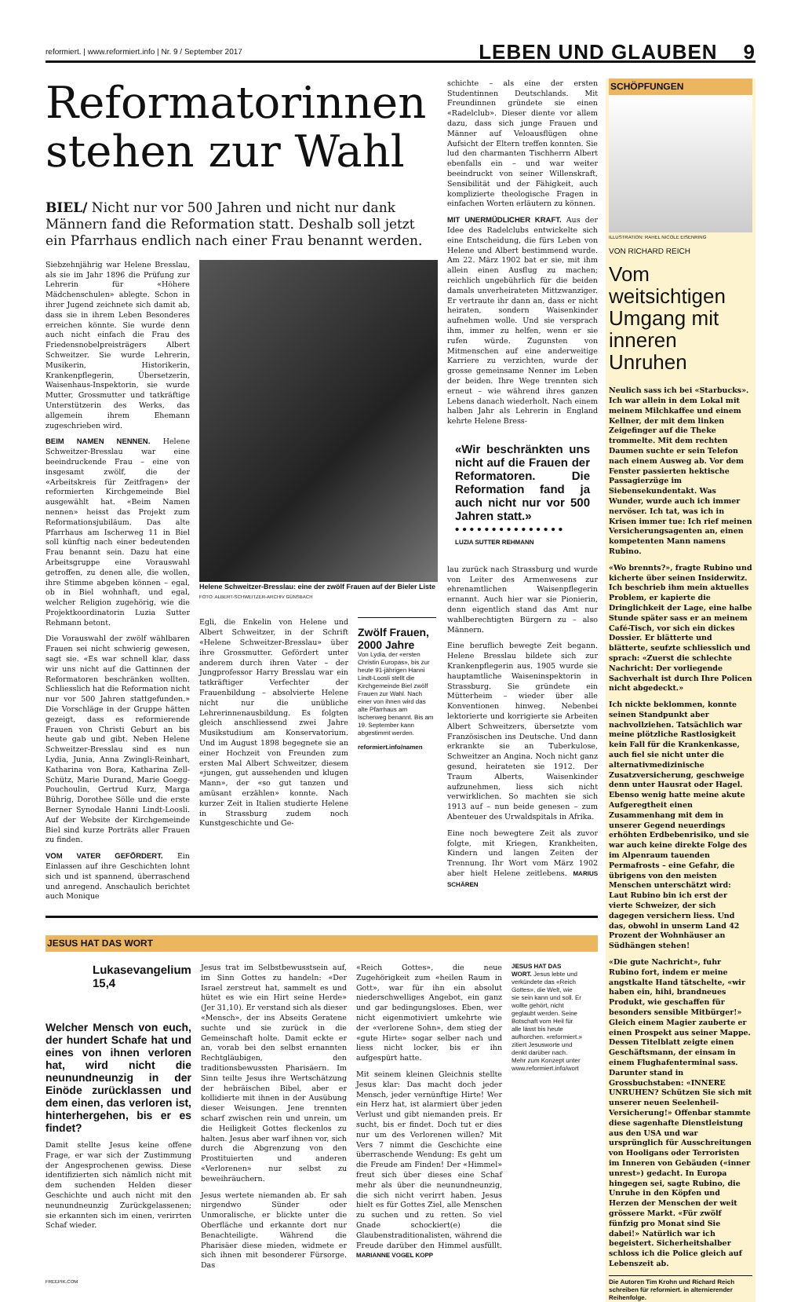reformiert. | www.reformiert.info | Nr. 9 / September 2017
LEBEN UND GLAUBEN 9
Reformatorinnen stehen zur Wahl
BIEL/ Nicht nur vor 500 Jahren und nicht nur dank Männern fand die Reformation statt. Deshalb soll jetzt ein Pfarrhaus endlich nach einer Frau benannt werden.
Siebzehnjährig war Helene Bresslau, als sie im Jahr 1896 die Prüfung zur Lehrerin für «Höhere Mädchenschulen» ablegte. Schon in ihrer Jugend zeichnete sich damit ab, dass sie in ihrem Leben Besonderes erreichen könnte. Sie wurde denn auch nicht einfach die Frau des Friedensnobelpreisträgers Albert Schweitzer. Sie wurde Lehrerin, Musikerin, Historikerin, Krankenpflegerin, Übersetzerin, Waisenhaus-Inspektorin, sie wurde Mutter, Grossmutter und tatkräftige Unterstützerin des Werks, das allgemein ihrem Ehemann zugeschrieben wird.
BEIM NAMEN NENNEN. Helene Schweitzer-Bresslau war eine beeindruckende Frau – eine von insgesamt zwölf, die der «Arbeitskreis für Zeitfragen» der reformierten Kirchgemeinde Biel ausgewählt hat. «Beim Namen nennen» heisst das Projekt zum Reformationsjubiläum. Das alte Pfarrhaus am Ischerweg 11 in Biel soll künftig nach einer bedeutenden Frau benannt sein. Dazu hat eine Arbeitsgruppe eine Vorauswahl getroffen, zu denen alle, die wollen, ihre Stimme abgeben können – egal, ob in Biel wohnhaft, und egal, welcher Religion zugehörig, wie die Projektkoordinatorin Luzia Sutter Rehmann betont.
Die Vorauswahl der zwölf wählbaren Frauen sei nicht schwierig gewesen, sagt sie. «Es war schnell klar, dass wir uns nicht auf die Gattinnen der Reformatoren beschränken wollten. Schliesslich hat die Reformation nicht nur vor 500 Jahren stattgefunden.» Die Vorschläge in der Gruppe hätten gezeigt, dass es reformierende Frauen von Christi Geburt an bis heute gab und gibt. Neben Helene Schweitzer-Bresslau sind es nun Lydia, Junia, Anna Zwingli-Reinhart, Katharina von Bora, Katharina Zell-Schütz, Marie Durand, Marie Goegg-Pouchoulin, Gertrud Kurz, Marga Bührig, Dorothee Sölle und die erste Berner Synodale Hanni Lindt-Loosli. Auf der Website der Kirchgemeinde Biel sind kurze Porträts aller Frauen zu finden.
VOM VATER GEFÖRDERT. Ein Einlassen auf ihre Geschichten lohnt sich und ist spannend, überraschend und anregend. Anschaulich berichtet auch Monique
Helene Schweitzer-Bresslau: eine der zwölf Frauen auf der Bieler Liste
FOTO: ALBERT-SCHWEITZER-ARCHIV GÜNSBACH
Egli, die Enkelin von Helene und Albert Schweitzer, in der Schrift «Helene Schweitzer-Bresslau» über ihre Grossmutter. Gefördert unter anderem durch ihren Vater – der Jungprofessor Harry Bresslau war ein tatkräftiger Verfechter der Frauenbildung – absolvierte Helene nicht nur die unübliche Lehrerinnenausbildung. Es folgten gleich anschliessend zwei Jahre Musikstudium am Konservatorium. Und im August 1898 begegnete sie an einer Hochzeit von Freunden zum ersten Mal Albert Schweitzer, diesem «jungen, gut aussehenden und klugen Mann», der «so gut tanzen und amüsant erzählen» konnte. Nach kurzer Zeit in Italien studierte Helene in Strassburg zudem noch Kunstgeschichte und Ge-
Zwölf Frauen, 2000 Jahre
Von Lydia, der «ersten Christin Europas», bis zur heute 91-jährigen Hanni Lindt-Loosli stellt die Kirchgemeinde Biel zwölf Frauen zur Wahl. Nach einer von ihnen wird das alte Pfarrhaus am Ischerweg benannt. Bis am 19. September kann abgestimmt werden.
reformiert.info/namen
schichte – als eine der ersten Studentinnen Deutschlands. Mit Freundinnen gründete sie einen «Radelclub». Dieser diente vor allem dazu, dass sich junge Frauen und Männer auf Veloausflügen ohne Aufsicht der Eltern treffen konnten. Sie lud den charmanten Tischherrn Albert ebenfalls ein – und war weiter beeindruckt von seiner Willenskraft, Sensibilität und der Fähigkeit, auch komplizierte theologische Fragen in einfachen Worten erläutern zu können.
MIT UNERMÜDLICHER KRAFT. Aus der Idee des Radelclubs entwickelte sich eine Entscheidung, die fürs Leben von Helene und Albert bestimmend wurde. Am 22. März 1902 bat er sie, mit ihm allein einen Ausflug zu machen; reichlich ungebührlich für die beiden damals unverheirateten Mittzwanziger. Er vertraute ihr dann an, dass er nicht heiraten, sondern Waisenkinder aufnehmen wolle. Und sie versprach ihm, immer zu helfen, wenn er sie rufen würde. Zugunsten von Mitmenschen auf eine anderweitige Karriere zu verzichten, wurde der grosse gemeinsame Nenner im Leben der beiden. Ihre Wege trennten sich erneut – wie während ihres ganzen Lebens danach wiederholt. Nach einem halben Jahr als Lehrerin in England kehrte Helene Bress-
«Wir beschränkten uns nicht auf die Frauen der Reformatoren. Die Reformation fand ja auch nicht nur vor 500 Jahren statt.»
• • • • • • • • • • • • • • •
LUZIA SUTTER REHMANN
lau zurück nach Strassburg und wurde von Leiter des Armenwesens zur ehrenamtlichen Waisenpflegerin ernannt. Auch hier war sie Pionierin, denn eigentlich stand das Amt nur wahlberechtigten Bürgern zu – also Männern.
Eine beruflich bewegte Zeit begann. Helene Bresslau bildete sich zur Krankenpflegerin aus. 1905 wurde sie hauptamtliche Waiseninspektorin in Strassburg. Sie gründete ein Mütterheim – wieder über alle Konventionen hinweg. Nebenbei lektorierte und korrigierte sie Arbeiten Albert Schweitzers, übersetzte vom Französischen ins Deutsche. Und dann erkrankte sie an Tuberkulose, Schweitzer an Angina. Noch nicht ganz gesund, heirateten sie 1912. Der Traum Alberts, Waisenkinder aufzunehmen, liess sich nicht verwirklichen. So machten sie sich 1913 auf – nun beide genesen – zum Abenteuer des Urwaldspitals in Afrika.
Eine noch bewegtere Zeit als zuvor folgte, mit Kriegen, Krankheiten, Kindern und langen Zeiten der Trennung. Ihr Wort vom März 1902 aber hielt Helene zeitlebens. MARIUS SCHÄREN
JESUS HAT DAS WORT
Lukasevangelium 15,4
Welcher Mensch von euch, der hundert Schafe hat und eines von ihnen verloren hat, wird nicht die neunundneunzig in der Einöde zurücklassen und dem einen, das verloren ist, hinterhergehen, bis er es findet?
Damit stellte Jesus keine offene Frage, er war sich der Zustimmung der Angesprochenen gewiss. Diese identifizierten sich nämlich nicht mit dem suchenden Helden dieser Geschichte und auch nicht mit den neunundneunzig Zurückgelassenen; sie erkannten sich im einen, verirrten Schaf wieder.
Jesus trat im Selbstbewusstsein auf, im Sinn Gottes zu handeln: «Der Israel zerstreut hat, sammelt es und hütet es wie ein Hirt seine Herde» (Jer 31,10). Er verstand sich als dieser «Mensch», der ins Abseits Geratene suchte und sie zurück in die Gemeinschaft holte. Damit eckte er an, vorab bei den selbst ernannten Rechtgläubigen, den traditionsbewussten Pharisäern. Im Sinn teilte Jesus ihre Wertschätzung der hebräischen Bibel, aber er kollidierte mit ihnen in der Ausübung dieser Weisungen. Jene trennten scharf zwischen rein und unrein, um die Heiligkeit Gottes fleckenlos zu halten. Jesus aber warf ihnen vor, sich durch die Abgrenzung von den Prostituierten und anderen «Verlorenen» nur selbst zu beweihräuchern.
Jesus wertete niemanden ab. Er sah nirgendwo Sünder oder Unmoralische, er blickte unter die Oberfläche und erkannte dort nur Benachteiligte. Während die Pharisäer diese mieden, widmete er sich ihnen mit besonderer Fürsorge. Das
«Reich Gottes», die neue Zugehörigkeit zum «heilen Raum in Gott», war für ihn ein absolut niederschwelliges Angebot, ein ganz und gar bedingungsloses. Eben, wer nicht eigenmotiviert umkehrte wie der «verlorene Sohn», dem stieg der «gute Hirte» sogar selber nach und liess nicht locker, bis er ihn aufgespürt hatte.
Mit seinem kleinen Gleichnis stellte Jesus klar: Das macht doch jeder Mensch, jeder vernünftige Hirte! Wer ein Herz hat, ist alarmiert über jeden Verlust und gibt niemanden preis. Er sucht, bis er findet. Doch tut er dies nur um des Verlorenen willen? Mit Vers 7 nimmt die Geschichte eine überraschende Wendung: Es geht um die Freude am Finden! Der «Himmel» freut sich über dieses eine Schaf mehr als über die neunundneunzig, die sich nicht verirrt haben. Jesus hielt es für Gottes Ziel, alle Menschen zu suchen und zu retten. So viel Gnade schockiert(e) die Glaubenstraditionalisten, während die Freude darüber den Himmel ausfüllt. MARIANNE VOGEL KOPP
JESUS HAT DAS WORT. Jesus lebte und verkündete das «Reich Gottes», die Welt, wie sie sein kann und soll. Er wollte gehört, nicht geglaubt werden. Seine Botschaft vom Heil für alle lässt bis heute aufhorchen. «reformiert.» zitiert Jesusworte und denkt darüber nach. Mehr zum Konzept unter www.reformiert.info/wort
FREEPIK.COM
SCHÖPFUNGEN
ILLUSTRATION: RAHEL NICOLE EISENRING
VON RICHARD REICH
Vom weitsichtigen Umgang mit inneren Unruhen
Neulich sass ich bei «Starbucks». Ich war allein in dem Lokal mit meinem Milchkaffee und einem Kellner, der mit dem linken Zeigefinger auf die Theke trommelte. Mit dem rechten Daumen suchte er sein Telefon nach einem Ausweg ab. Vor dem Fenster passierten hektische Passagierzüge im Siebensekundentakt. Was Wunder, wurde auch ich immer nervöser. Ich tat, was ich in Krisen immer tue: Ich rief meinen Versicherungsagenten an, einen kompetenten Mann namens Rubino.
«Wo brennts?», fragte Rubino und kicherte über seinen Insiderwitz. Ich beschrieb ihm mein aktuelles Problem, er kapierte die Dringlichkeit der Lage, eine halbe Stunde später sass er an meinem Café-Tisch, vor sich ein dickes Dossier. Er blätterte und blätterte, seufzte schliesslich und sprach: «Zuerst die schlechte Nachricht: Der vorliegende Sachverhalt ist durch Ihre Policen nicht abgedeckt.»
Ich nickte beklommen, konnte seinen Standpunkt aber nachvollziehen. Tatsächlich war meine plötzliche Rastlosigkeit kein Fall für die Krankenkasse, auch fiel sie nicht unter die alternativmedizinische Zusatzversicherung, geschweige denn unter Hausrat oder Hagel. Ebenso wenig hatte meine akute Aufgeregtheit einen Zusammenhang mit dem in unserer Gegend neuerdings erhöhten Erdbebenrisiko, und sie war auch keine direkte Folge des im Alpenraum tauenden Permafrosts – eine Gefahr, die übrigens von den meisten Menschen unterschätzt wird: Laut Rubino bin ich erst der vierte Schweizer, der sich dagegen versichern liess. Und das, obwohl in unserm Land 42 Prozent der Wohnhäuser an Südhängen stehen!
«Die gute Nachricht», fuhr Rubino fort, indem er meine angstkalte Hand tätschelte, «wir haben ein, hihi, brandneues Produkt, wie geschaffen für besonders sensible Mitbürger!» Gleich einem Magier zauberte er einen Prospekt aus seiner Mappe. Dessen Titelblatt zeigte einen Geschäftsmann, der einsam in einem Flughafenterminal sass. Darunter stand in Grossbuchstaben: «INNERE UNRUHEN? Schützen Sie sich mit unserer neuen Seelenheil-Versicherung!» Offenbar stammte diese sagenhafte Dienstleistung aus den USA und war ursprünglich für Ausschreitungen von Hooligans oder Terroristen im Inneren von Gebäuden («inner unrest») gedacht. In Europa hingegen sei, sagte Rubino, die Unruhe in den Köpfen und Herzen der Menschen der weit grössere Markt. «Für zwölf fünfzig pro Monat sind Sie dabei!» Natürlich war ich begeistert. Sicherheitshalber schloss ich die Police gleich auf Lebenszeit ab.
Die Autoren Tim Krohn und Richard Reich schreiben für reformiert. in alternierender Reihenfolge.